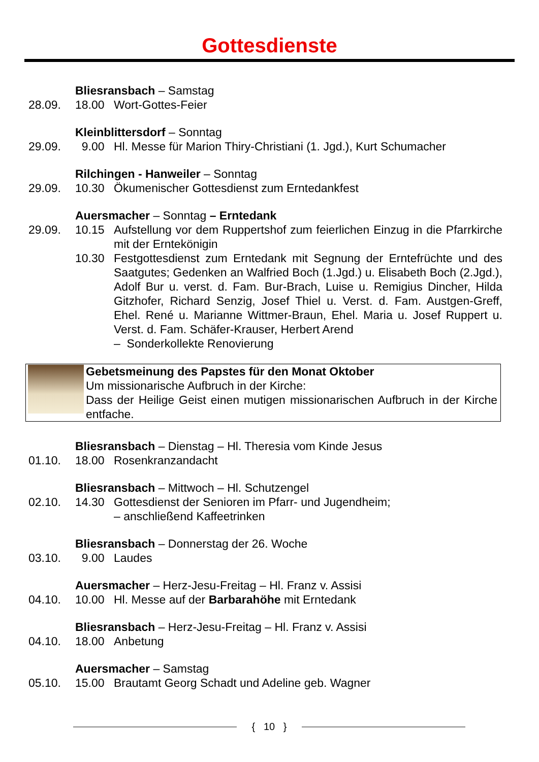Gottesdienste
Bliesransbach – Samstag
28.09. 18.00 Wort-Gottes-Feier
Kleinblittersdorf – Sonntag
29.09. 9.00 Hl. Messe für Marion Thiry-Christiani (1. Jgd.), Kurt Schumacher
Rilchingen - Hanweiler – Sonntag
29.09. 10.30 Ökumenischer Gottesdienst zum Erntedankfest
Auersmacher – Sonntag – Erntedank
29.09. 10.15 Aufstellung vor dem Ruppertshof zum feierlichen Einzug in die Pfarr­kirche mit der Erntekönigin
10.30 Festgottesdienst zum Erntedank mit Segnung der Erntefrüchte und des Saatgutes; Gedenken an Walfried Boch (1.Jgd.) u. Elisabeth Boch (2.Jgd.), Adolf Bur u. verst. d. Fam. Bur-Brach, Luise u. Remigius Din­cher, Hilda Gitzhofer, Richard Senzig, Josef Thiel u. Verst. d. Fam. Austgen-Greff, Ehel. René u. Marianne Wittmer-Braun, Ehel. Maria u. Josef Ruppert u. Verst. d. Fam. Schäfer-Krauser, Herbert Arend
– Sonderkollekte Renovierung
Gebetsmeinung des Papstes für den Monat Oktober
Um missionarische Aufbruch in der Kirche:
Dass der Heilige Geist einen mutigen missionarischen Aufbruch in der Kir­che entfache.
Bliesransbach – Dienstag – Hl. Theresia vom Kinde Jesus
01.10. 18.00 Rosenkranzandacht
Bliesransbach – Mittwoch – Hl. Schutzengel
02.10. 14.30 Gottesdienst der Senioren im Pfarr- und Jugendheim;
– anschließend Kaffeetrinken
Bliesransbach – Donnerstag der 26. Woche
03.10. 9.00 Laudes
Auersmacher – Herz-Jesu-Freitag – Hl. Franz v. Assisi
04.10. 10.00 Hl. Messe auf der Barbarahöhe mit Erntedank
Bliesransbach – Herz-Jesu-Freitag – Hl. Franz v. Assisi
04.10. 18.00 Anbetung
Auersmacher – Samstag
05.10. 15.00 Brautamt Georg Schadt und Adeline geb. Wagner
{ 10 }